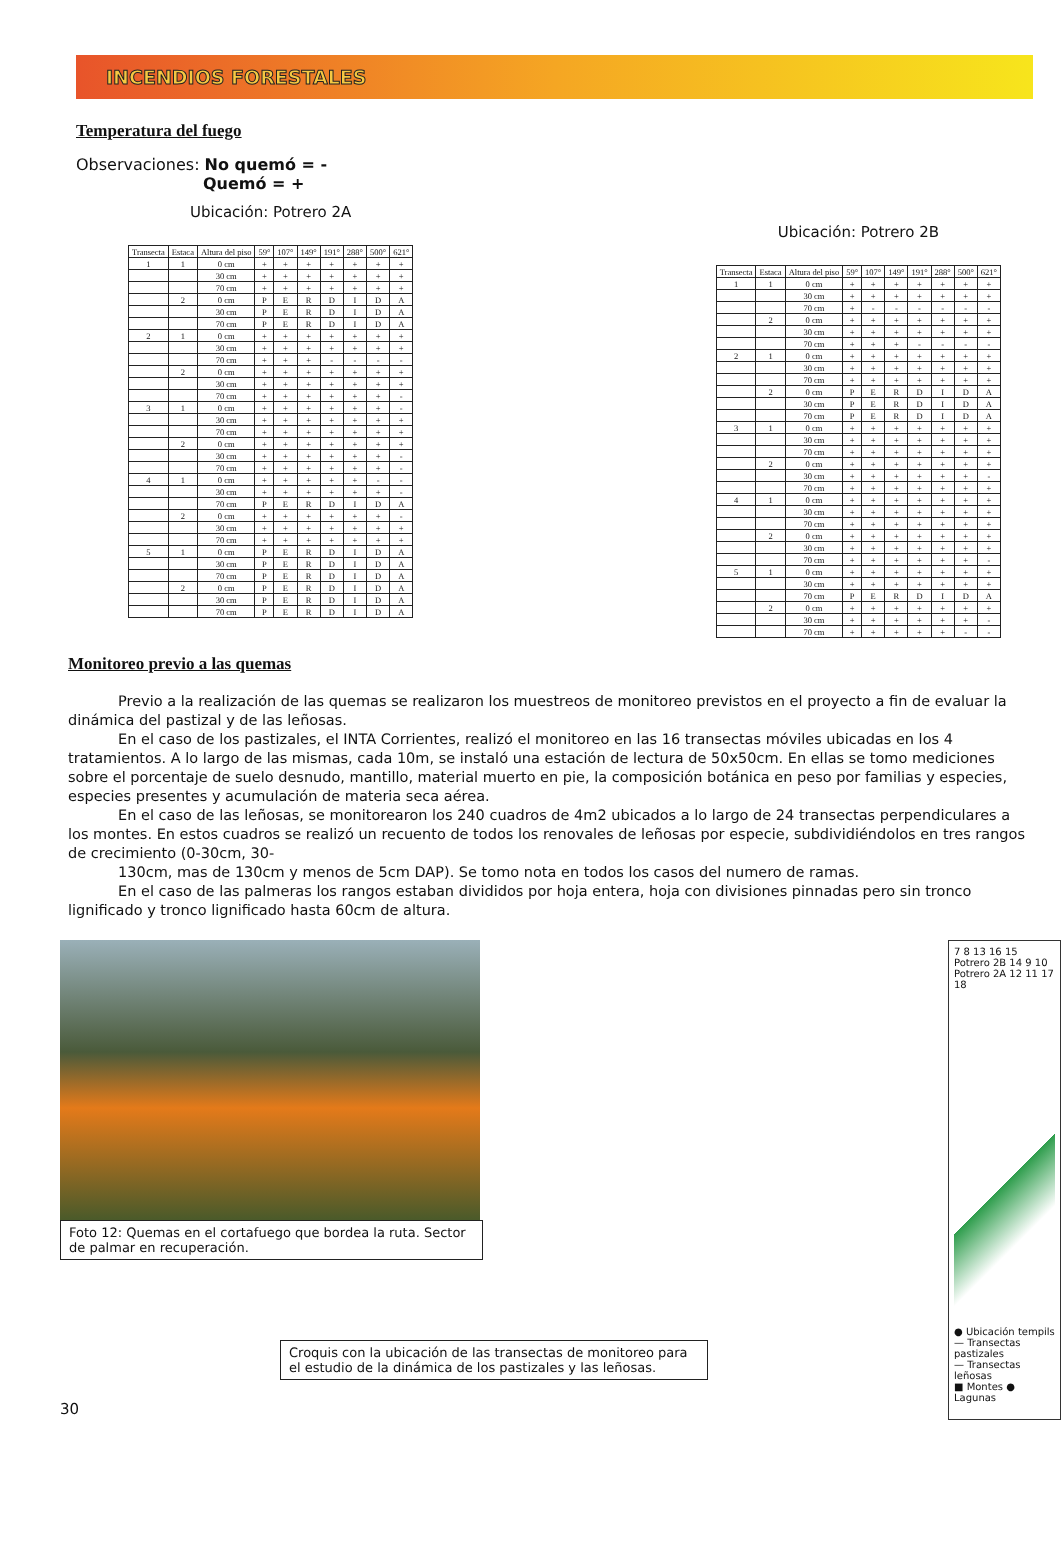INCENDIOS FORESTALES
Temperatura del fuego
Observaciones: No quemó = -
Quemó = +
Ubicación: Potrero 2A
| Transecta | Estaca | Altura del piso | 59° | 107° | 149° | 191° | 288° | 500° | 621° |
| --- | --- | --- | --- | --- | --- | --- | --- | --- | --- |
| 1 | 1 | 0 cm | + | + | + | + | + | + | + |
| | | 30 cm | + | + | + | + | + | + | + |
| | | 70 cm | + | + | + | + | + | + | + |
| | 2 | 0 cm | P | E | R | D | I | D | A |
| | | 30 cm | P | E | R | D | I | D | A |
| | | 70 cm | P | E | R | D | I | D | A |
| 2 | 1 | 0 cm | + | + | + | + | + | + | + |
| | | 30 cm | + | + | + | + | + | + | + |
| | | 70 cm | + | + | + | - | - | - | - |
| | 2 | 0 cm | + | + | + | + | + | + | + |
| | | 30 cm | + | + | + | + | + | + | + |
| | | 70 cm | + | + | + | + | + | + | - |
| 3 | 1 | 0 cm | + | + | + | + | + | + | - |
| | | 30 cm | + | + | + | + | + | + | + |
| | | 70 cm | + | + | + | + | + | + | + |
| | 2 | 0 cm | + | + | + | + | + | + | + |
| | | 30 cm | + | + | + | + | + | + | - |
| | | 70 cm | + | + | + | + | + | + | - |
| 4 | 1 | 0 cm | + | + | + | + | + | - | - |
| | | 30 cm | + | + | + | + | + | + | - |
| | | 70 cm | P | E | R | D | I | D | A |
| | 2 | 0 cm | + | + | + | + | + | + | - |
| | | 30 cm | + | + | + | + | + | + | + |
| | | 70 cm | + | + | + | + | + | + | + |
| 5 | 1 | 0 cm | P | E | R | D | I | D | A |
| | | 30 cm | P | E | R | D | I | D | A |
| | | 70 cm | P | E | R | D | I | D | A |
| | 2 | 0 cm | P | E | R | D | I | D | A |
| | | 30 cm | P | E | R | D | I | D | A |
| | | 70 cm | P | E | R | D | I | D | A |
Ubicación: Potrero 2B
| Transecta | Estaca | Altura del piso | 59° | 107° | 149° | 191° | 288° | 500° | 621° |
| --- | --- | --- | --- | --- | --- | --- | --- | --- | --- |
| 1 | 1 | 0 cm | + | + | + | + | + | + | + |
| | | 30 cm | + | + | + | + | + | + | + |
| | | 70 cm | + | - | - | - | - | - | - |
| | 2 | 0 cm | + | + | + | + | + | + | + |
| | | 30 cm | + | + | + | + | + | + | + |
| | | 70 cm | + | + | + | - | - | - | - |
| 2 | 1 | 0 cm | + | + | + | + | + | + | + |
| | | 30 cm | + | + | + | + | + | + | + |
| | | 70 cm | + | + | + | + | + | + | + |
| | 2 | 0 cm | P | E | R | D | I | D | A |
| | | 30 cm | P | E | R | D | I | D | A |
| | | 70 cm | P | E | R | D | I | D | A |
| 3 | 1 | 0 cm | + | + | + | + | + | + | + |
| | | 30 cm | + | + | + | + | + | + | + |
| | | 70 cm | + | + | + | + | + | + | + |
| | 2 | 0 cm | + | + | + | + | + | + | + |
| | | 30 cm | + | + | + | + | + | + | - |
| | | 70 cm | + | + | + | + | + | + | + |
| 4 | 1 | 0 cm | + | + | + | + | + | + | + |
| | | 30 cm | + | + | + | + | + | + | + |
| | | 70 cm | + | + | + | + | + | + | + |
| | 2 | 0 cm | + | + | + | + | + | + | + |
| | | 30 cm | + | + | + | + | + | + | + |
| | | 70 cm | + | + | + | + | + | + | - |
| 5 | 1 | 0 cm | + | + | + | + | + | + | + |
| | | 30 cm | + | + | + | + | + | + | + |
| | | 70 cm | P | E | R | D | I | D | A |
| | 2 | 0 cm | + | + | + | + | + | + | + |
| | | 30 cm | + | + | + | + | + | + | - |
| | | 70 cm | + | + | + | + | + | - | - |
Monitoreo previo a las quemas
Previo a la realización de las quemas se realizaron los muestreos de monitoreo previstos en el proyecto a fin de evaluar la dinámica del pastizal y de las leñosas.
En el caso de los pastizales, el INTA Corrientes, realizó el monitoreo en las 16 transectas móviles ubicadas en los 4 tratamientos. A lo largo de las mismas, cada 10m, se instaló una estación de lectura de 50x50cm. En ellas se tomo mediciones sobre el porcentaje de suelo desnudo, mantillo, material muerto en pie, la composición botánica en peso por familias y especies, especies presentes y acumulación de materia seca aérea.
En el caso de las leñosas, se monitorearon los 240 cuadros de 4m2 ubicados a lo largo de 24 transectas perpendiculares a los montes. En estos cuadros se realizó un recuento de todos los renovales de leñosas por especie, subdividiéndolos en tres rangos de crecimiento (0-30cm, 30-
130cm, mas de 130cm y menos de 5cm DAP). Se tomo nota en todos los casos del numero de ramas.
En el caso de las palmeras los rangos estaban divididos por hoja entera, hoja con divisiones pinnadas pero sin tronco lignificado y tronco lignificado hasta 60cm de altura.
Foto 12: Quemas en el cortafuego que bordea la ruta. Sector de palmar en recuperación.
Croquis con la ubicación de las transectas de monitoreo para el estudio de la dinámica de los pastizales y las leñosas.
30
7 8 13 16 15 Potrero 2B 14 9 10 Potrero 2A 12 11 17 18
● Ubicación tempils
— Transectas pastizales
— Transectas leñosas
■ Montes ● Lagunas